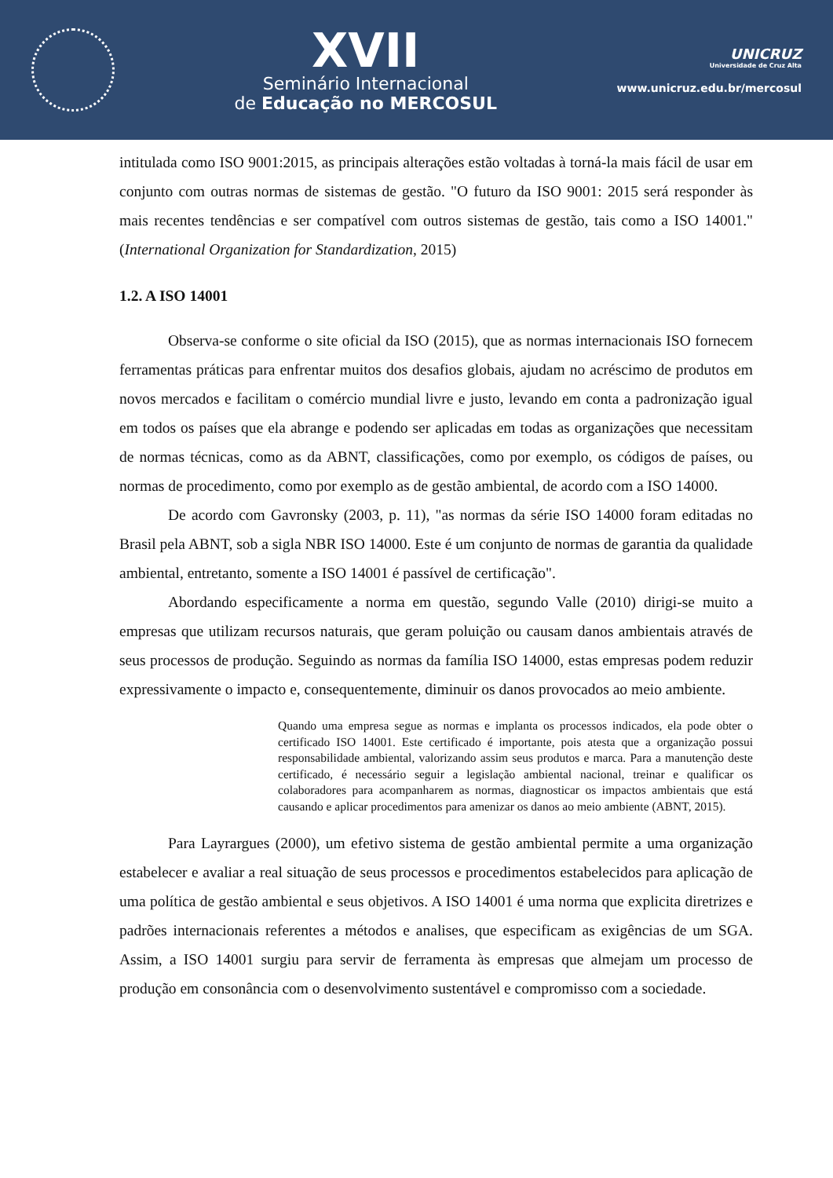XVII
Seminário Internacional
de Educação no MERCOSUL
UNICRUZ
Universidade de Cruz Alta
www.unicruz.edu.br/mercosul
intitulada como ISO 9001:2015, as principais alterações estão voltadas à torná-la mais fácil de usar em conjunto com outras normas de sistemas de gestão. "O futuro da ISO 9001: 2015 será responder às mais recentes tendências e ser compatível com outros sistemas de gestão, tais como a ISO 14001." (International Organization for Standardization, 2015)
1.2. A ISO 14001
Observa-se conforme o site oficial da ISO (2015), que as normas internacionais ISO fornecem ferramentas práticas para enfrentar muitos dos desafios globais, ajudam no acréscimo de produtos em novos mercados e facilitam o comércio mundial livre e justo, levando em conta a padronização igual em todos os países que ela abrange e podendo ser aplicadas em todas as organizações que necessitam de normas técnicas, como as da ABNT, classificações, como por exemplo, os códigos de países, ou normas de procedimento, como por exemplo as de gestão ambiental, de acordo com a ISO 14000.
De acordo com Gavronsky (2003, p. 11), "as normas da série ISO 14000 foram editadas no Brasil pela ABNT, sob a sigla NBR ISO 14000. Este é um conjunto de normas de garantia da qualidade ambiental, entretanto, somente a ISO 14001 é passível de certificação".
Abordando especificamente a norma em questão, segundo Valle (2010) dirigi-se muito a empresas que utilizam recursos naturais, que geram poluição ou causam danos ambientais através de seus processos de produção. Seguindo as normas da família ISO 14000, estas empresas podem reduzir expressivamente o impacto e, consequentemente, diminuir os danos provocados ao meio ambiente.
Quando uma empresa segue as normas e implanta os processos indicados, ela pode obter o certificado ISO 14001. Este certificado é importante, pois atesta que a organização possui responsabilidade ambiental, valorizando assim seus produtos e marca. Para a manutenção deste certificado, é necessário seguir a legislação ambiental nacional, treinar e qualificar os colaboradores para acompanharem as normas, diagnosticar os impactos ambientais que está causando e aplicar procedimentos para amenizar os danos ao meio ambiente (ABNT, 2015).
Para Layrargues (2000), um efetivo sistema de gestão ambiental permite a uma organização estabelecer e avaliar a real situação de seus processos e procedimentos estabelecidos para aplicação de uma política de gestão ambiental e seus objetivos. A ISO 14001 é uma norma que explicita diretrizes e padrões internacionais referentes a métodos e analises, que especificam as exigências de um SGA. Assim, a ISO 14001 surgiu para servir de ferramenta às empresas que almejam um processo de produção em consonância com o desenvolvimento sustentável e compromisso com a sociedade.